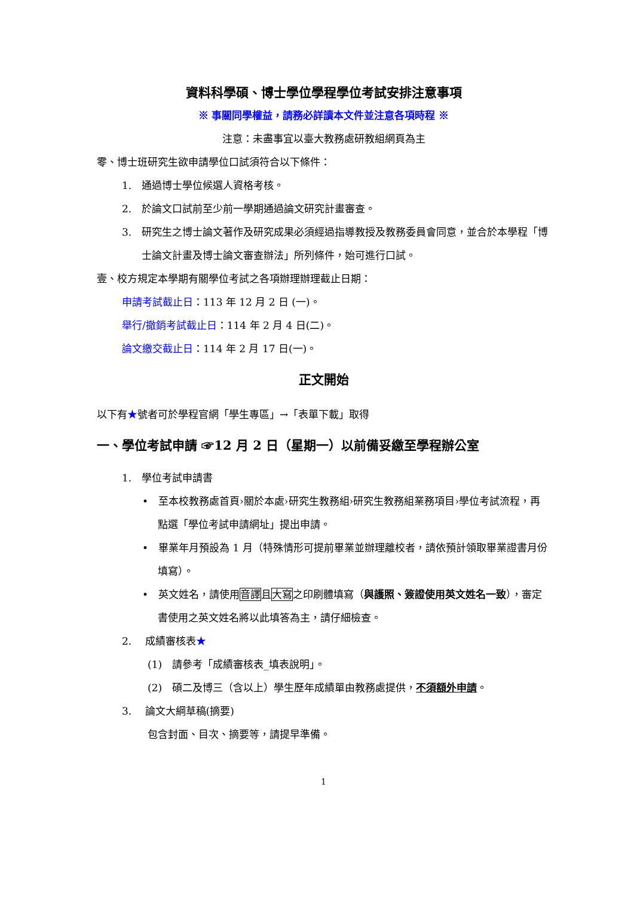資料科學碩、博士學位學程學位考試安排注意事項
※ 事關同學權益，請務必詳讀本文件並注意各項時程 ※
注意：未盡事宜以臺大教務處研教組網頁為主
零、博士班研究生欲申請學位口試須符合以下條件：
1.　通過博士學位候選人資格考核。
2.　於論文口試前至少前一學期通過論文研究計畫審查。
3.　研究生之博士論文著作及研究成果必須經過指導教授及教務委員會同意，並合於本學程「博士論文計畫及博士論文審查辦法」所列條件，始可進行口試。
壹、校方規定本學期有關學位考試之各項辦理辦理截止日期：
申請考試截止日：113 年 12 月 2 日 (一)。
舉行/撤銷考試截止日：114 年 2 月 4 日(二)。
論文繳交截止日：114 年 2 月 17 日(一)。
正文開始
以下有★號者可於學程官網「學生專區」→「表單下載」取得
一、學位考試申請 ☞12 月 2 日（星期一）以前備妥繳至學程辦公室
1.　學位考試申請書
•　至本校教務處首頁›關於本處›研究生教務組›研究生教務組業務項目›學位考試流程，再點選「學位考試申請網址」提出申請。
•　畢業年月預設為 1 月（特殊情形可提前畢業並辦理離校者，請依預計領取畢業證書月份填寫）。
•　英文姓名，請使用音譯且大寫之印刷體填寫（與護照、簽證使用英文姓名一致），審定書使用之英文姓名將以此填答為主，請仔細檢查。
2.　 成績審核表★
(1)　請參考「成績審核表_填表說明」。
(2)　碩二及博三（含以上）學生歷年成績單由教務處提供，不須額外申請。
3.　 論文大綱草稿(摘要)
包含封面、目次、摘要等，請提早準備。
1